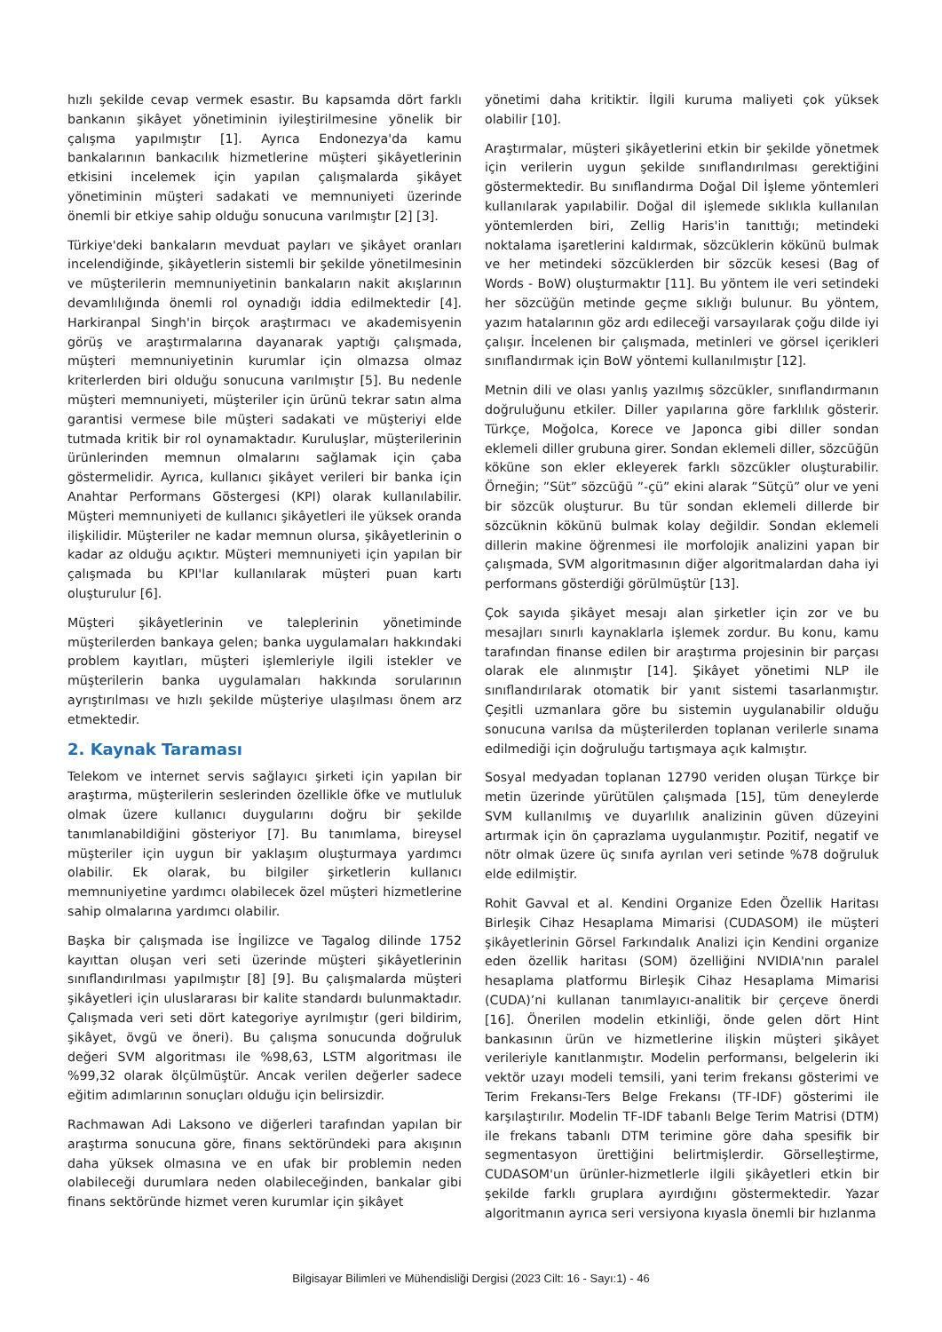hızlı şekilde cevap vermek esastır. Bu kapsamda dört farklı bankanın şikâyet yönetiminin iyileştirilmesine yönelik bir çalışma yapılmıştır [1]. Ayrıca Endonezya'da kamu bankalarının bankacılık hizmetlerine müşteri şikâyetlerinin etkisini incelemek için yapılan çalışmalarda şikâyet yönetiminin müşteri sadakati ve memnuniyeti üzerinde önemli bir etkiye sahip olduğu sonucuna varılmıştır [2] [3].
Türkiye'deki bankaların mevduat payları ve şikâyet oranları incelendiğinde, şikâyetlerin sistemli bir şekilde yönetilmesinin ve müşterilerin memnuniyetinin bankaların nakit akışlarının devamlılığında önemli rol oynadığı iddia edilmektedir [4]. Harkiranpal Singh'in birçok araştırmacı ve akademisyenin görüş ve araştırmalarına dayanarak yaptığı çalışmada, müşteri memnuniyetinin kurumlar için olmazsa olmaz kriterlerden biri olduğu sonucuna varılmıştır [5]. Bu nedenle müşteri memnuniyeti, müşteriler için ürünü tekrar satın alma garantisi vermese bile müşteri sadakati ve müşteriyi elde tutmada kritik bir rol oynamaktadır. Kuruluşlar, müşterilerinin ürünlerinden memnun olmalarını sağlamak için çaba göstermelidir. Ayrıca, kullanıcı şikâyet verileri bir banka için Anahtar Performans Göstergesi (KPI) olarak kullanılabilir. Müşteri memnuniyeti de kullanıcı şikâyetleri ile yüksek oranda ilişkilidir. Müşteriler ne kadar memnun olursa, şikâyetlerinin o kadar az olduğu açıktır. Müşteri memnuniyeti için yapılan bir çalışmada bu KPI'lar kullanılarak müşteri puan kartı oluşturulur [6].
Müşteri şikâyetlerinin ve taleplerinin yönetiminde müşterilerden bankaya gelen; banka uygulamaları hakkındaki problem kayıtları, müşteri işlemleriyle ilgili istekler ve müşterilerin banka uygulamaları hakkında sorularının ayrıştırılması ve hızlı şekilde müşteriye ulaşılması önem arz etmektedir.
2. Kaynak Taraması
Telekom ve internet servis sağlayıcı şirketi için yapılan bir araştırma, müşterilerin seslerinden özellikle öfke ve mutluluk olmak üzere kullanıcı duygularını doğru bir şekilde tanımlanabildiğini gösteriyor [7]. Bu tanımlama, bireysel müşteriler için uygun bir yaklaşım oluşturmaya yardımcı olabilir. Ek olarak, bu bilgiler şirketlerin kullanıcı memnuniyetine yardımcı olabilecek özel müşteri hizmetlerine sahip olmalarına yardımcı olabilir.
Başka bir çalışmada ise İngilizce ve Tagalog dilinde 1752 kayıttan oluşan veri seti üzerinde müşteri şikâyetlerinin sınıflandırılması yapılmıştır [8] [9]. Bu çalışmalarda müşteri şikâyetleri için uluslararası bir kalite standardı bulunmaktadır. Çalışmada veri seti dört kategoriye ayrılmıştır (geri bildirim, şikâyet, övgü ve öneri). Bu çalışma sonucunda doğruluk değeri SVM algoritması ile %98,63, LSTM algoritması ile %99,32 olarak ölçülmüştür. Ancak verilen değerler sadece eğitim adımlarının sonuçları olduğu için belirsizdir.
Rachmawan Adi Laksono ve diğerleri tarafından yapılan bir araştırma sonucuna göre, finans sektöründeki para akışının daha yüksek olmasına ve en ufak bir problemin neden olabileceği durumlara neden olabileceğinden, bankalar gibi finans sektöründe hizmet veren kurumlar için şikâyet
yönetimi daha kritiktir. İlgili kuruma maliyeti çok yüksek olabilir [10].
Araştırmalar, müşteri şikâyetlerini etkin bir şekilde yönetmek için verilerin uygun şekilde sınıflandırılması gerektiğini göstermektedir. Bu sınıflandırma Doğal Dil İşleme yöntemleri kullanılarak yapılabilir. Doğal dil işlemede sıklıkla kullanılan yöntemlerden biri, Zellig Haris'in tanıttığı; metindeki noktalama işaretlerini kaldırmak, sözcüklerin kökünü bulmak ve her metindeki sözcüklerden bir sözcük kesesi (Bag of Words - BoW) oluşturmaktır [11]. Bu yöntem ile veri setindeki her sözcüğün metinde geçme sıklığı bulunur. Bu yöntem, yazım hatalarının göz ardı edileceği varsayılarak çoğu dilde iyi çalışır. İncelenen bir çalışmada, metinleri ve görsel içerikleri sınıflandırmak için BoW yöntemi kullanılmıştır [12].
Metnin dili ve olası yanlış yazılmış sözcükler, sınıflandırmanın doğruluğunu etkiler. Diller yapılarına göre farklılık gösterir. Türkçe, Moğolca, Korece ve Japonca gibi diller sondan eklemeli diller grubuna girer. Sondan eklemeli diller, sözcüğün köküne son ekler ekleyerek farklı sözcükler oluşturabilir. Örneğin; ”Süt” sözcüğü ”-çü” ekini alarak ”Sütçü” olur ve yeni bir sözcük oluşturur. Bu tür sondan eklemeli dillerde bir sözcüknin kökünü bulmak kolay değildir. Sondan eklemeli dillerin makine öğrenmesi ile morfolojik analizini yapan bir çalışmada, SVM algoritmasının diğer algoritmalardan daha iyi performans gösterdiği görülmüştür [13].
Çok sayıda şikâyet mesajı alan şirketler için zor ve bu mesajları sınırlı kaynaklarla işlemek zordur. Bu konu, kamu tarafından finanse edilen bir araştırma projesinin bir parçası olarak ele alınmıştır [14]. Şikâyet yönetimi NLP ile sınıflandırılarak otomatik bir yanıt sistemi tasarlanmıştır. Çeşitli uzmanlara göre bu sistemin uygulanabilir olduğu sonucuna varılsa da müşterilerden toplanan verilerle sınama edilmediği için doğruluğu tartışmaya açık kalmıştır.
Sosyal medyadan toplanan 12790 veriden oluşan Türkçe bir metin üzerinde yürütülen çalışmada [15], tüm deneylerde SVM kullanılmış ve duyarlılık analizinin güven düzeyini artırmak için ön çaprazlama uygulanmıştır. Pozitif, negatif ve nötr olmak üzere üç sınıfa ayrılan veri setinde %78 doğruluk elde edilmiştir.
Rohit Gavval et al. Kendini Organize Eden Özellik Haritası Birleşik Cihaz Hesaplama Mimarisi (CUDASOM) ile müşteri şikâyetlerinin Görsel Farkındalık Analizi için Kendini organize eden özellik haritası (SOM) özelliğini NVIDIA'nın paralel hesaplama platformu Birleşik Cihaz Hesaplama Mimarisi (CUDA)’ni kullanan tanımlayıcı-analitik bir çerçeve önerdi [16]. Önerilen modelin etkinliği, önde gelen dört Hint bankasının ürün ve hizmetlerine ilişkin müşteri şikâyet verileriyle kanıtlanmıştır. Modelin performansı, belgelerin iki vektör uzayı modeli temsili, yani terim frekansı gösterimi ve Terim Frekansı-Ters Belge Frekansı (TF-IDF) gösterimi ile karşılaştırılır. Modelin TF-IDF tabanlı Belge Terim Matrisi (DTM) ile frekans tabanlı DTM terimine göre daha spesifik bir segmentasyon ürettiğini belirtmişlerdir. Görselleştirme, CUDASOM'un ürünler-hizmetlerle ilgili şikâyetleri etkin bir şekilde farklı gruplara ayırdığını göstermektedir. Yazar algoritmanın ayrıca seri versiyona kıyasla önemli bir hızlanma
Bilgisayar Bilimleri ve Mühendisliği Dergisi (2023 Cilt: 16 - Sayı:1) - 46